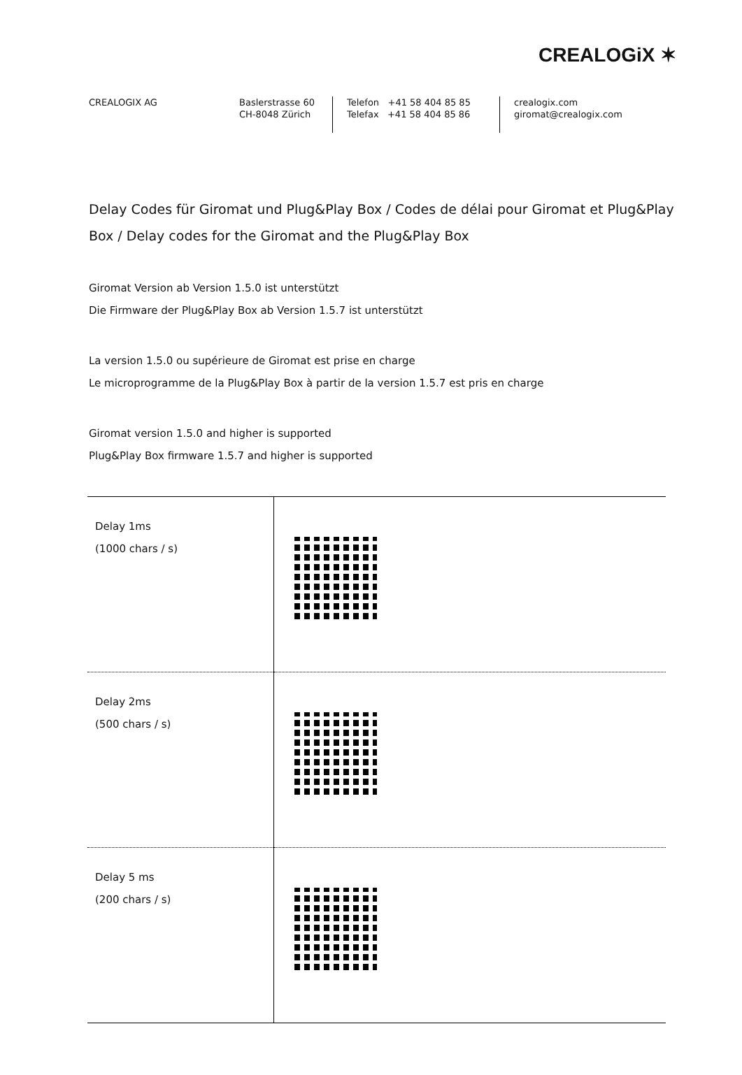CREALOGiX ✶
CREALOGIX AG Baslerstrasse 60
CH-8048 Zürich
Telefon +41 58 404 85 85
Telefax +41 58 404 85 86
crealogix.com
giromat@crealogix.com
Delay Codes für Giromat und Plug&Play Box / Codes de délai pour Giromat et Plug&Play Box / Delay codes for the Giromat and the Plug&Play Box
Giromat Version ab Version 1.5.0 ist unterstützt
Die Firmware der Plug&Play Box ab Version 1.5.7 ist unterstützt
La version 1.5.0 ou supérieure de Giromat est prise en charge
Le microprogramme de la Plug&Play Box à partir de la version 1.5.7 est pris en charge
Giromat version 1.5.0 and higher is supported
Plug&Play Box firmware 1.5.7 and higher is supported
| Delay 1ms (1000 chars / s) | |
| Delay 2ms (500 chars / s) | |
| Delay 5 ms (200 chars / s) | |